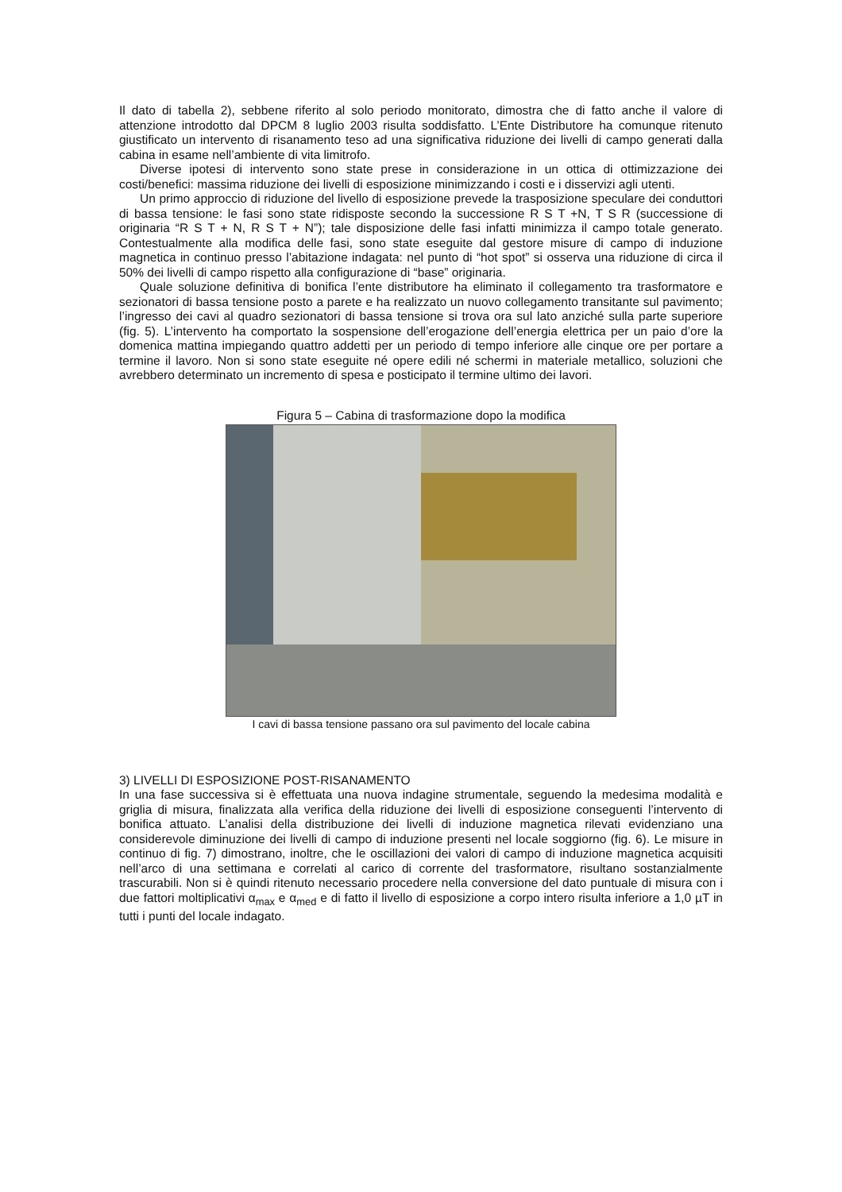Il dato di tabella 2), sebbene riferito al solo periodo monitorato, dimostra che di fatto anche il valore di attenzione introdotto dal DPCM 8 luglio 2003 risulta soddisfatto. L’Ente Distributore ha comunque ritenuto giustificato un intervento di risanamento teso ad una significativa riduzione dei livelli di campo generati dalla cabina in esame nell’ambiente di vita limitrofo.
Diverse ipotesi di intervento sono state prese in considerazione in un ottica di ottimizzazione dei costi/benefici: massima riduzione dei livelli di esposizione minimizzando i costi e i disservizi agli utenti.
Un primo approccio di riduzione del livello di esposizione prevede la trasposizione speculare dei conduttori di bassa tensione: le fasi sono state ridisposte secondo la successione R S T +N, T S R (successione di originaria “R S T + N, R S T + N”); tale disposizione delle fasi infatti minimizza il campo totale generato. Contestualmente alla modifica delle fasi, sono state eseguite dal gestore misure di campo di induzione magnetica in continuo presso l’abitazione indagata: nel punto di “hot spot” si osserva una riduzione di circa il 50% dei livelli di campo rispetto alla configurazione di “base” originaria.
Quale soluzione definitiva di bonifica l’ente distributore ha eliminato il collegamento tra trasformatore e sezionatori di bassa tensione posto a parete e ha realizzato un nuovo collegamento transitante sul pavimento; l’ingresso dei cavi al quadro sezionatori di bassa tensione si trova ora sul lato anziché sulla parte superiore (fig. 5). L’intervento ha comportato la sospensione dell’erogazione dell’energia elettrica per un paio d’ore la domenica mattina impiegando quattro addetti per un periodo di tempo inferiore alle cinque ore per portare a termine il lavoro. Non si sono state eseguite né opere edili né schermi in materiale metallico, soluzioni che avrebbero determinato un incremento di spesa e posticipato il termine ultimo dei lavori.
Figura 5 – Cabina di trasformazione dopo la modifica
I cavi di bassa tensione passano ora sul pavimento del locale cabina
3) LIVELLI DI ESPOSIZIONE POST-RISANAMENTO
In una fase successiva si è effettuata una nuova indagine strumentale, seguendo la medesima modalità e griglia di misura, finalizzata alla verifica della riduzione dei livelli di esposizione conseguenti l’intervento di bonifica attuato. L’analisi della distribuzione dei livelli di induzione magnetica rilevati evidenziano una considerevole diminuzione dei livelli di campo di induzione presenti nel locale soggiorno (fig. 6). Le misure in continuo di fig. 7) dimostrano, inoltre, che le oscillazioni dei valori di campo di induzione magnetica acquisiti nell’arco di una settimana e correlati al carico di corrente del trasformatore, risultano sostanzialmente trascurabili. Non si è quindi ritenuto necessario procedere nella conversione del dato puntuale di misura con i due fattori moltiplicativi α<sub>max</sub> e α<sub>med</sub> e di fatto il livello di esposizione a corpo intero risulta inferiore a 1,0 µT in tutti i punti del locale indagato.